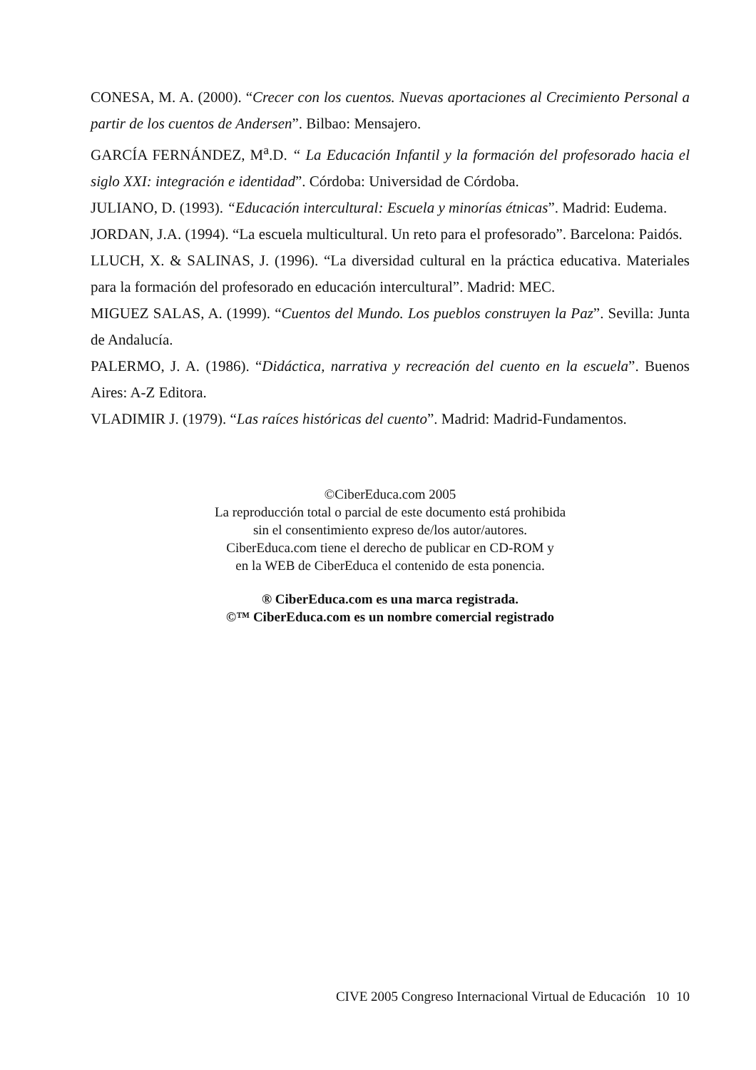CONESA, M. A. (2000). “Crecer con los cuentos. Nuevas aportaciones al Crecimiento Personal a partir de los cuentos de Andersen”. Bilbao: Mensajero.
GARCÍA FERNÁNDEZ, M<sup>a</sup>.D. “ La Educación Infantil y la formación del profesorado hacia el siglo XXI: integración e identidad”. Córdoba: Universidad de Córdoba.
JULIANO, D. (1993). “Educación intercultural: Escuela y minorías étnicas”. Madrid: Eudema.
JORDAN, J.A. (1994). “La escuela multicultural. Un reto para el profesorado”. Barcelona: Paidós.
LLUCH, X. & SALINAS, J. (1996). “La diversidad cultural en la práctica educativa. Materiales para la formación del profesorado en educación intercultural”. Madrid: MEC.
MIGUEZ SALAS, A. (1999). “Cuentos del Mundo. Los pueblos construyen la Paz”. Sevilla: Junta de Andalucía.
PALERMO, J. A. (1986). “Didáctica, narrativa y recreación del cuento en la escuela”. Buenos Aires: A-Z Editora.
VLADIMIR J. (1979). “Las raíces históricas del cuento”. Madrid: Madrid-Fundamentos.
©CiberEduca.com 2005
La reproducción total o parcial de este documento está prohibida
sin el consentimiento expreso de/los autor/autores.
CiberEduca.com tiene el derecho de publicar en CD-ROM y
en la WEB de CiberEduca el contenido de esta ponencia.
® CiberEduca.com es una marca registrada.
©™ CiberEduca.com es un nombre comercial registrado
CIVE 2005 Congreso Internacional Virtual de Educación 10 10